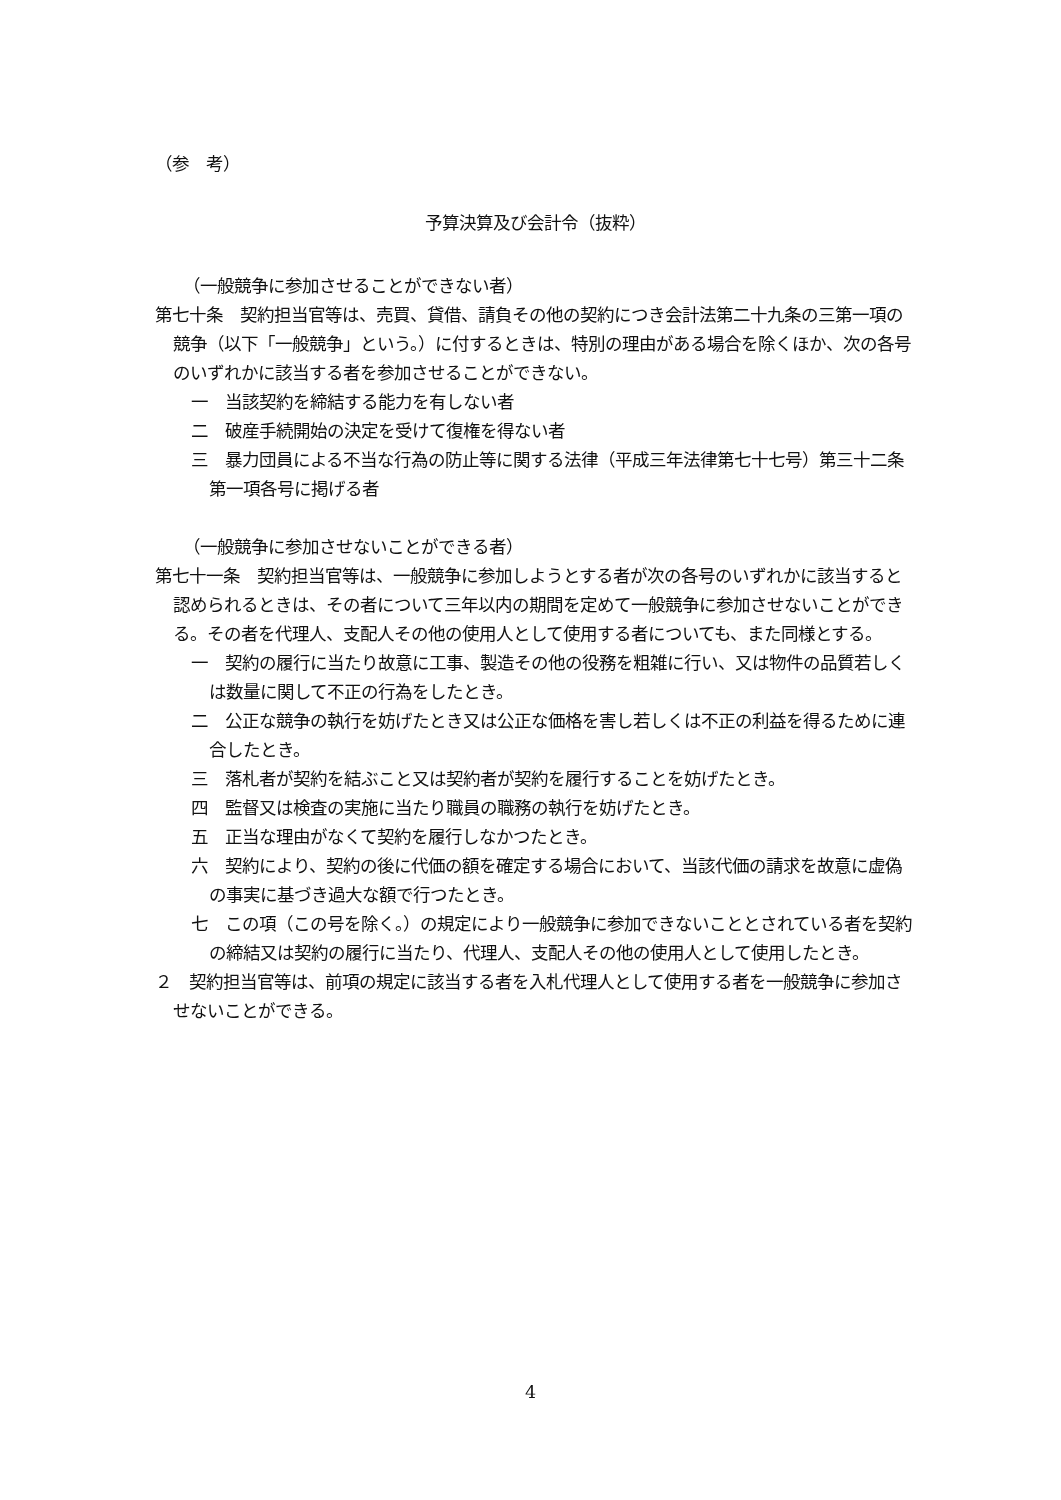（参　考）
予算決算及び会計令（抜粋）
（一般競争に参加させることができない者）
第七十条　契約担当官等は、売買、貸借、請負その他の契約につき会計法第二十九条の三第一項の競争（以下「一般競争」という。）に付するときは、特別の理由がある場合を除くほか、次の各号のいずれかに該当する者を参加させることができない。
一　当該契約を締結する能力を有しない者
二　破産手続開始の決定を受けて復権を得ない者
三　暴力団員による不当な行為の防止等に関する法律（平成三年法律第七十七号）第三十二条第一項各号に掲げる者
（一般競争に参加させないことができる者）
第七十一条　契約担当官等は、一般競争に参加しようとする者が次の各号のいずれかに該当すると認められるときは、その者について三年以内の期間を定めて一般競争に参加させないことができる。その者を代理人、支配人その他の使用人として使用する者についても、また同様とする。
一　契約の履行に当たり故意に工事、製造その他の役務を粗雑に行い、又は物件の品質若しくは数量に関して不正の行為をしたとき。
二　公正な競争の執行を妨げたとき又は公正な価格を害し若しくは不正の利益を得るために連合したとき。
三　落札者が契約を結ぶこと又は契約者が契約を履行することを妨げたとき。
四　監督又は検査の実施に当たり職員の職務の執行を妨げたとき。
五　正当な理由がなくて契約を履行しなかつたとき。
六　契約により、契約の後に代価の額を確定する場合において、当該代価の請求を故意に虚偽の事実に基づき過大な額で行つたとき。
七　この項（この号を除く。）の規定により一般競争に参加できないこととされている者を契約の締結又は契約の履行に当たり、代理人、支配人その他の使用人として使用したとき。
２　契約担当官等は、前項の規定に該当する者を入札代理人として使用する者を一般競争に参加させないことができる。
4